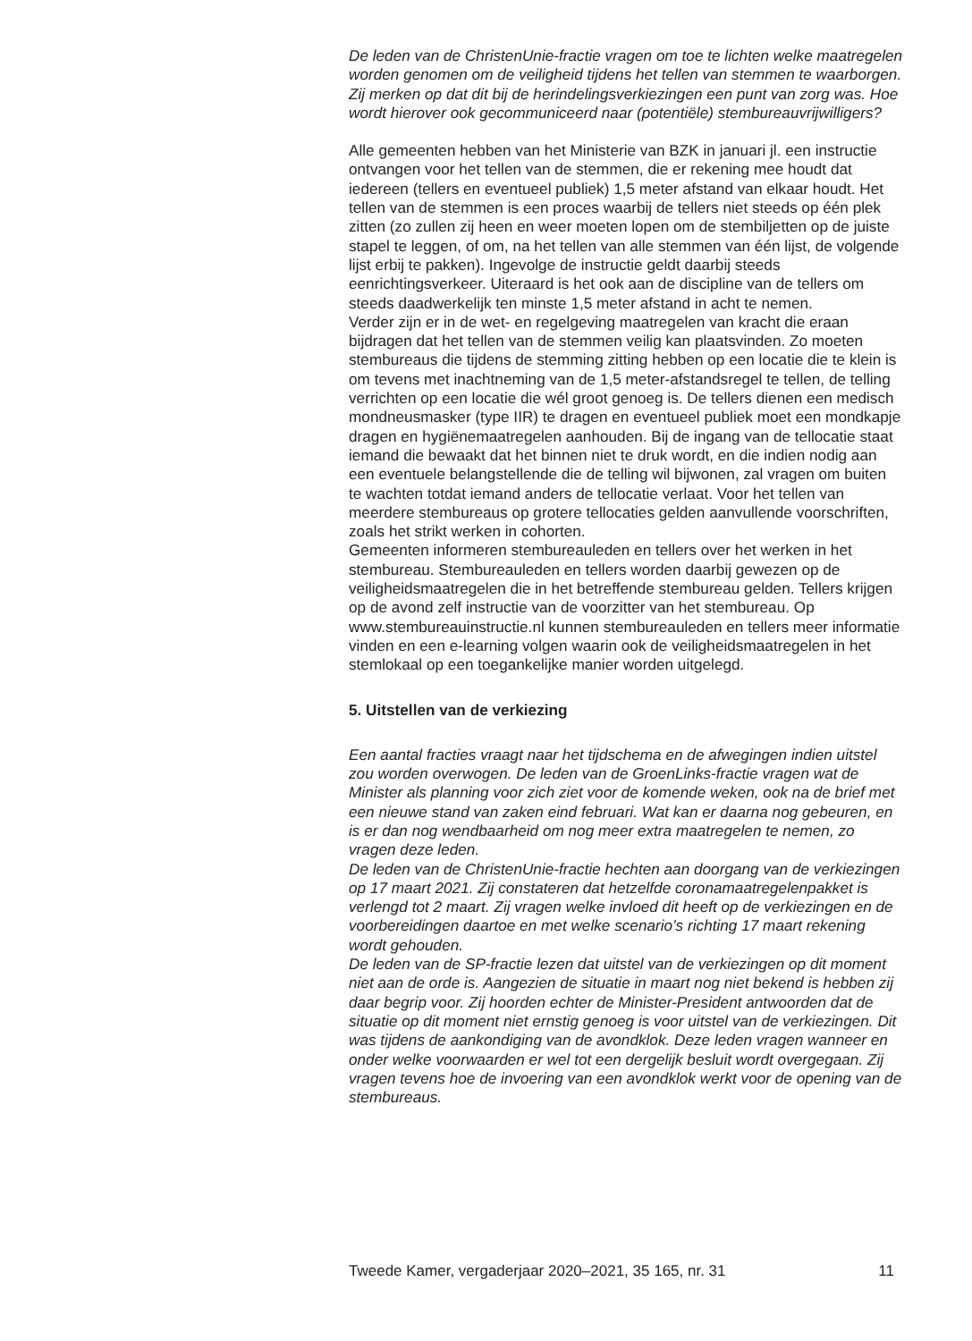De leden van de ChristenUnie-fractie vragen om toe te lichten welke maatregelen worden genomen om de veiligheid tijdens het tellen van stemmen te waarborgen. Zij merken op dat dit bij de herindelingsverkiezingen een punt van zorg was. Hoe wordt hierover ook gecommuniceerd naar (potentiële) stembureauvrijwilligers?
Alle gemeenten hebben van het Ministerie van BZK in januari jl. een instructie ontvangen voor het tellen van de stemmen, die er rekening mee houdt dat iedereen (tellers en eventueel publiek) 1,5 meter afstand van elkaar houdt. Het tellen van de stemmen is een proces waarbij de tellers niet steeds op één plek zitten (zo zullen zij heen en weer moeten lopen om de stembiljetten op de juiste stapel te leggen, of om, na het tellen van alle stemmen van één lijst, de volgende lijst erbij te pakken). Ingevolge de instructie geldt daarbij steeds eenrichtingsverkeer. Uiteraard is het ook aan de discipline van de tellers om steeds daadwerkelijk ten minste 1,5 meter afstand in acht te nemen.
Verder zijn er in de wet- en regelgeving maatregelen van kracht die eraan bijdragen dat het tellen van de stemmen veilig kan plaatsvinden. Zo moeten stembureaus die tijdens de stemming zitting hebben op een locatie die te klein is om tevens met inachtneming van de 1,5 meter-afstandsregel te tellen, de telling verrichten op een locatie die wél groot genoeg is. De tellers dienen een medisch mondneusmasker (type IIR) te dragen en eventueel publiek moet een mondkapje dragen en hygiënemaatregelen aanhouden. Bij de ingang van de tellocatie staat iemand die bewaakt dat het binnen niet te druk wordt, en die indien nodig aan een eventuele belangstellende die de telling wil bijwonen, zal vragen om buiten te wachten totdat iemand anders de tellocatie verlaat. Voor het tellen van meerdere stembureaus op grotere tellocaties gelden aanvullende voorschriften, zoals het strikt werken in cohorten.
Gemeenten informeren stembureauleden en tellers over het werken in het stembureau. Stembureauleden en tellers worden daarbij gewezen op de veiligheidsmaatregelen die in het betreffende stembureau gelden. Tellers krijgen op de avond zelf instructie van de voorzitter van het stembureau. Op www.stembureauinstructie.nl kunnen stembureauleden en tellers meer informatie vinden en een e-learning volgen waarin ook de veiligheidsmaatregelen in het stemlokaal op een toegankelijke manier worden uitgelegd.
5. Uitstellen van de verkiezing
Een aantal fracties vraagt naar het tijdschema en de afwegingen indien uitstel zou worden overwogen. De leden van de GroenLinks-fractie vragen wat de Minister als planning voor zich ziet voor de komende weken, ook na de brief met een nieuwe stand van zaken eind februari. Wat kan er daarna nog gebeuren, en is er dan nog wendbaarheid om nog meer extra maatregelen te nemen, zo vragen deze leden.
De leden van de ChristenUnie-fractie hechten aan doorgang van de verkiezingen op 17 maart 2021. Zij constateren dat hetzelfde coronamaatregelenpakket is verlengd tot 2 maart. Zij vragen welke invloed dit heeft op de verkiezingen en de voorbereidingen daartoe en met welke scenario’s richting 17 maart rekening wordt gehouden.
De leden van de SP-fractie lezen dat uitstel van de verkiezingen op dit moment niet aan de orde is. Aangezien de situatie in maart nog niet bekend is hebben zij daar begrip voor. Zij hoorden echter de Minister-President antwoorden dat de situatie op dit moment niet ernstig genoeg is voor uitstel van de verkiezingen. Dit was tijdens de aankondiging van de avondklok. Deze leden vragen wanneer en onder welke voorwaarden er wel tot een dergelijk besluit wordt overgegaan. Zij vragen tevens hoe de invoering van een avondklok werkt voor de opening van de stembureaus.
Tweede Kamer, vergaderjaar 2020–2021, 35 165, nr. 31 11